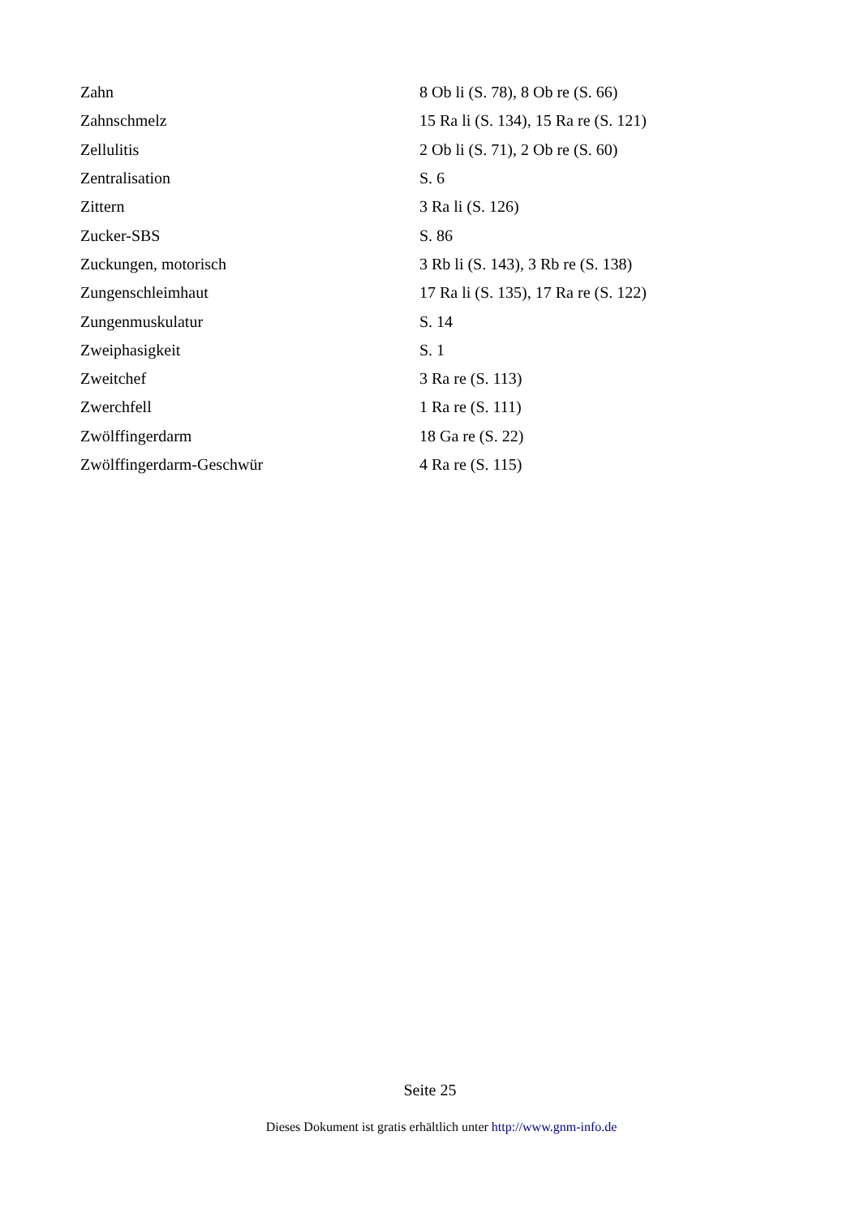| Zahn | 8 Ob li (S. 78), 8 Ob re (S. 66) |
| Zahnschmelz | 15 Ra li (S. 134), 15 Ra re (S. 121) |
| Zellulitis | 2 Ob li (S. 71), 2 Ob re (S. 60) |
| Zentralisation | S. 6 |
| Zittern | 3 Ra li (S. 126) |
| Zucker-SBS | S. 86 |
| Zuckungen, motorisch | 3 Rb li (S. 143), 3 Rb re (S. 138) |
| Zungenschleimhaut | 17 Ra li (S. 135), 17 Ra re (S. 122) |
| Zungenmuskulatur | S. 14 |
| Zweiphasigkeit | S. 1 |
| Zweitchef | 3 Ra re (S. 113) |
| Zwerchfell | 1 Ra re (S. 111) |
| Zwölffingerdarm | 18 Ga re (S. 22) |
| Zwölffingerdarm-Geschwür | 4 Ra re (S. 115) |
Seite 25
Dieses Dokument ist gratis erhältlich unter http://www.gnm-info.de